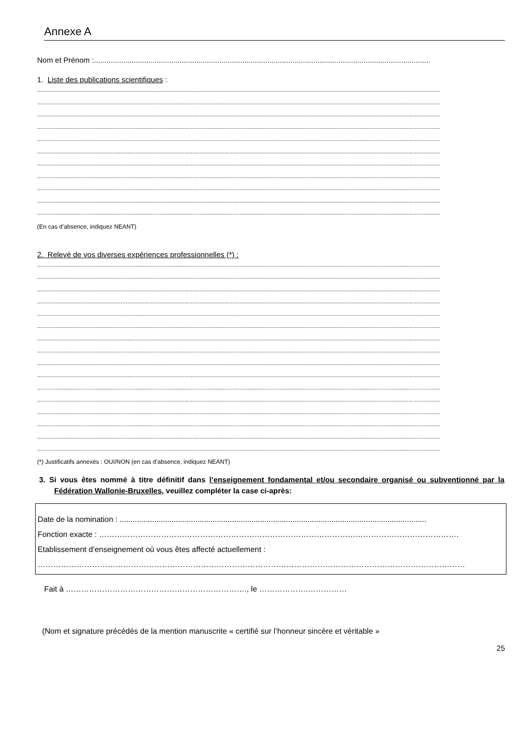Annexe A
Nom et Prénom :.................................................................................................................................................................
1. Liste des publications scientifiques :
.................................................................................................................................................................................................................................................
.................................................................................................................................................................................................................................................
.................................................................................................................................................................................................................................................
.................................................................................................................................................................................................................................................
.................................................................................................................................................................................................................................................
.................................................................................................................................................................................................................................................
.................................................................................................................................................................................................................................................
.................................................................................................................................................................................................................................................
.................................................................................................................................................................................................................................................
.................................................................................................................................................................................................................................................
.................................................................................................................................................................................................................................................
(En cas d’absence, indiquez NEANT)
2. Relevé de vos diverses expériences professionnelles (*) :
.................................................................................................................................................................................................................................................
.................................................................................................................................................................................................................................................
.................................................................................................................................................................................................................................................
.................................................................................................................................................................................................................................................
.................................................................................................................................................................................................................................................
.................................................................................................................................................................................................................................................
.................................................................................................................................................................................................................................................
.................................................................................................................................................................................................................................................
.................................................................................................................................................................................................................................................
.................................................................................................................................................................................................................................................
.................................................................................................................................................................................................................................................
.................................................................................................................................................................................................................................................
.................................................................................................................................................................................................................................................
.................................................................................................................................................................................................................................................
.................................................................................................................................................................................................................................................
.................................................................................................................................................................................................................................................
(*) Justificatifs annexés : OUI/NON (en cas d’absence, indiquez NEANT)
3. Si vous êtes nommé à titre définitif dans l’enseignement fondamental et/ou secondaire organisé ou subventionné par la Fédération Wallonie-Bruxelles, veuillez compléter la case ci-après:
Date de la nomination : ..............................................................................................................................................
Fonction exacte : ………………………………………………………………………………………………………………………….
Etablissement d’enseignement où vous êtes affecté actuellement :
…………………………………………………………………………………………………………………………………………………
Fait à ……………………………………………………………., le ……………….……………
(Nom et signature précédés de la mention manuscrite « certifié sur l’honneur sincère et véritable »
25